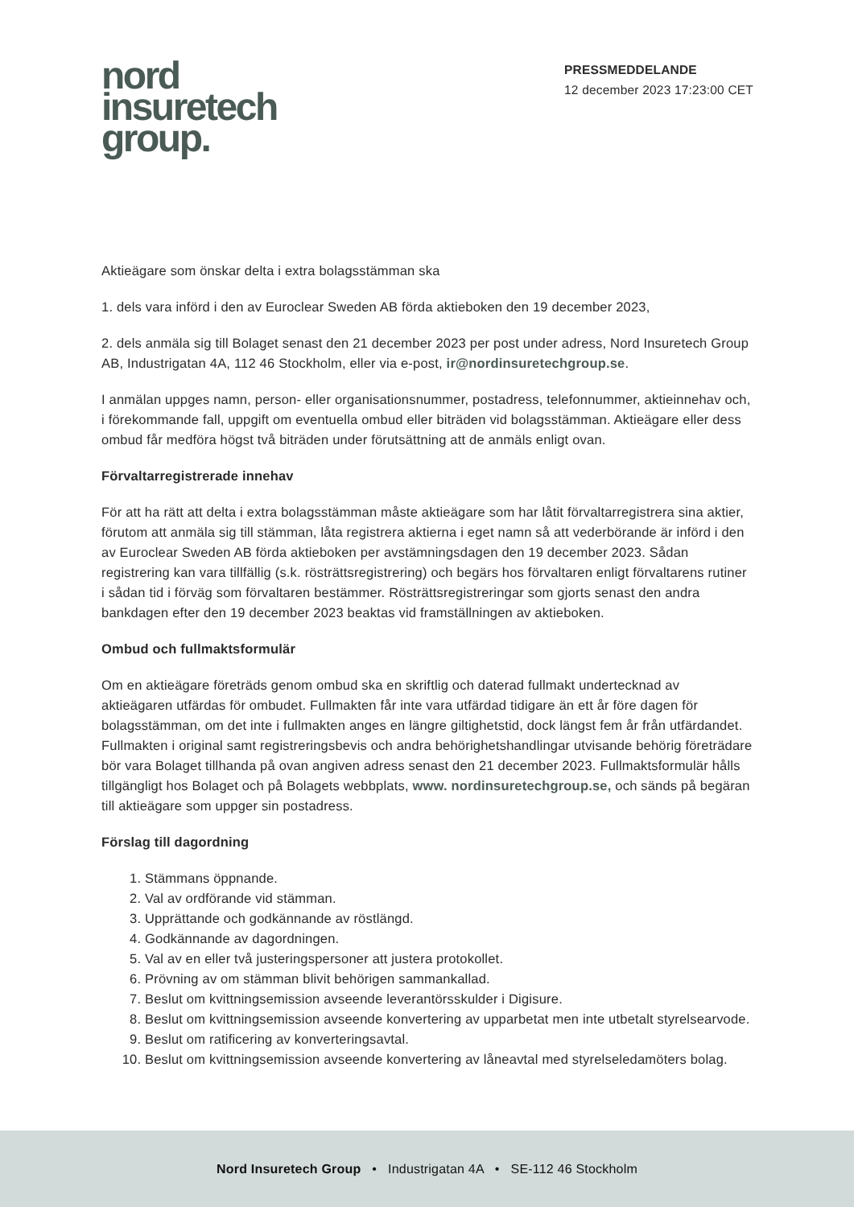nord
insuretech
group.
PRESSMEDDELANDE
12 december 2023 17:23:00 CET
Aktieägare som önskar delta i extra bolagsstämman ska
1. dels vara införd i den av Euroclear Sweden AB förda aktieboken den 19 december 2023,
2. dels anmäla sig till Bolaget senast den 21 december 2023 per post under adress, Nord Insuretech Group AB, Industrigatan 4A, 112 46 Stockholm, eller via e-post, ir@nordinsuretechgroup.se.
I anmälan uppges namn, person- eller organisationsnummer, postadress, telefonnummer, aktieinnehav och, i förekommande fall, uppgift om eventuella ombud eller biträden vid bolagsstämman. Aktieägare eller dess ombud får medföra högst två biträden under förutsättning att de anmäls enligt ovan.
Förvaltarregistrerade innehav
För att ha rätt att delta i extra bolagsstämman måste aktieägare som har låtit förvaltarregistrera sina aktier, förutom att anmäla sig till stämman, låta registrera aktierna i eget namn så att vederbörande är införd i den av Euroclear Sweden AB förda aktieboken per avstämningsdagen den 19 december 2023. Sådan registrering kan vara tillfällig (s.k. rösträttsregistrering) och begärs hos förvaltaren enligt förvaltarens rutiner i sådan tid i förväg som förvaltaren bestämmer. Rösträttsregistreringar som gjorts senast den andra bankdagen efter den 19 december 2023 beaktas vid framställningen av aktieboken.
Ombud och fullmaktsformulär
Om en aktieägare företräds genom ombud ska en skriftlig och daterad fullmakt undertecknad av aktieägaren utfärdas för ombudet. Fullmakten får inte vara utfärdad tidigare än ett år före dagen för bolagsstämman, om det inte i fullmakten anges en längre giltighetstid, dock längst fem år från utfärdandet. Fullmakten i original samt registreringsbevis och andra behörighetshandlingar utvisande behörig företrädare bör vara Bolaget tillhanda på ovan angiven adress senast den 21 december 2023. Fullmaktsformulär hålls tillgängligt hos Bolaget och på Bolagets webbplats, www. nordinsuretechgroup.se, och sänds på begäran till aktieägare som uppger sin postadress.
Förslag till dagordning
1. Stämmans öppnande.
2. Val av ordförande vid stämman.
3. Upprättande och godkännande av röstlängd.
4. Godkännande av dagordningen.
5. Val av en eller två justeringspersoner att justera protokollet.
6. Prövning av om stämman blivit behörigen sammankallad.
7. Beslut om kvittningsemission avseende leverantörsskulder i Digisure.
8. Beslut om kvittningsemission avseende konvertering av upparbetat men inte utbetalt styrelsearvode.
9. Beslut om ratificering av konverteringsavtal.
10. Beslut om kvittningsemission avseende konvertering av låneavtal med styrelseledamöters bolag.
Nord Insuretech Group • Industrigatan 4A • SE-112 46 Stockholm